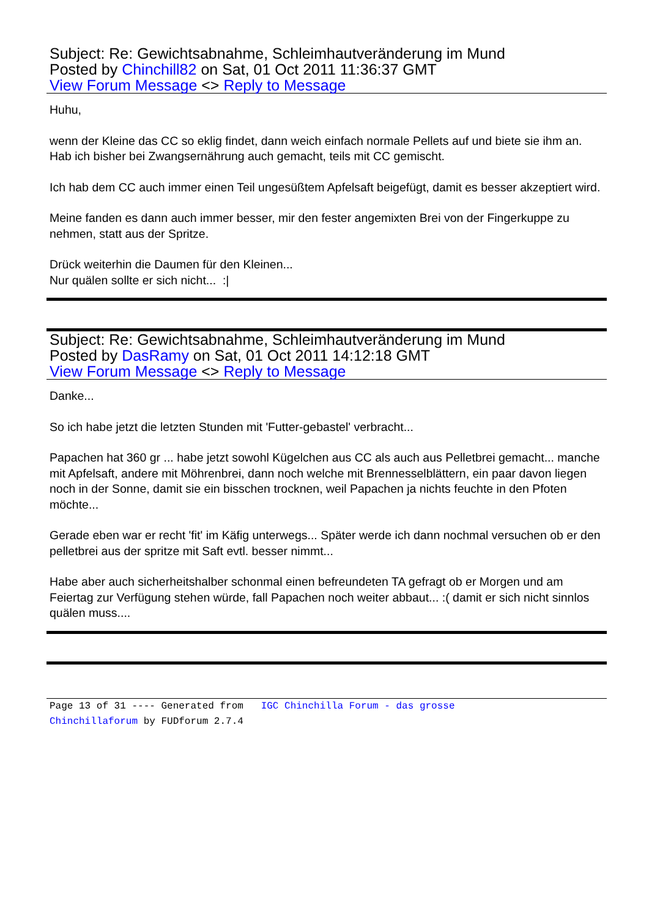Subject: Re: Gewichtsabnahme, Schleimhautveränderung im Mund
Posted by Chinchill82 on Sat, 01 Oct 2011 11:36:37 GMT
View Forum Message <> Reply to Message
Huhu,
wenn der Kleine das CC so eklig findet, dann weich einfach normale Pellets auf und biete sie ihm an.
Hab ich bisher bei Zwangsernährung auch gemacht, teils mit CC gemischt.
Ich hab dem CC auch immer einen Teil ungesüßtem Apfelsaft beigefügt, damit es besser akzeptiert wird.
Meine fanden es dann auch immer besser, mir den fester angemixten Brei von der Fingerkuppe zu nehmen, statt aus der Spritze.
Drück weiterhin die Daumen für den Kleinen...
Nur quälen sollte er sich nicht... :|
Subject: Re: Gewichtsabnahme, Schleimhautveränderung im Mund
Posted by DasRamy on Sat, 01 Oct 2011 14:12:18 GMT
View Forum Message <> Reply to Message
Danke...
So ich habe jetzt die letzten Stunden mit 'Futter-gebastel' verbracht...
Papachen hat 360 gr ... habe jetzt sowohl Kügelchen aus CC als auch aus Pelletbrei gemacht... manche mit Apfelsaft, andere mit Möhrenbrei, dann noch welche mit Brennesselblättern, ein paar davon liegen noch in der Sonne, damit sie ein bisschen trocknen, weil Papachen ja nichts feuchte in den Pfoten möchte...
Gerade eben war er recht 'fit' im Käfig unterwegs... Später werde ich dann nochmal versuchen ob er den pelletbrei aus der spritze mit Saft evtl. besser nimmt...
Habe aber auch sicherheitshalber schonmal einen befreundeten TA gefragt ob er Morgen und am Feiertag zur Verfügung stehen würde, fall Papachen noch weiter abbaut... :( damit er sich nicht sinnlos quälen muss....
Page 13 of 31 ---- Generated from IGC Chinchilla Forum - das grosse
Chinchillaforum by FUDforum 2.7.4